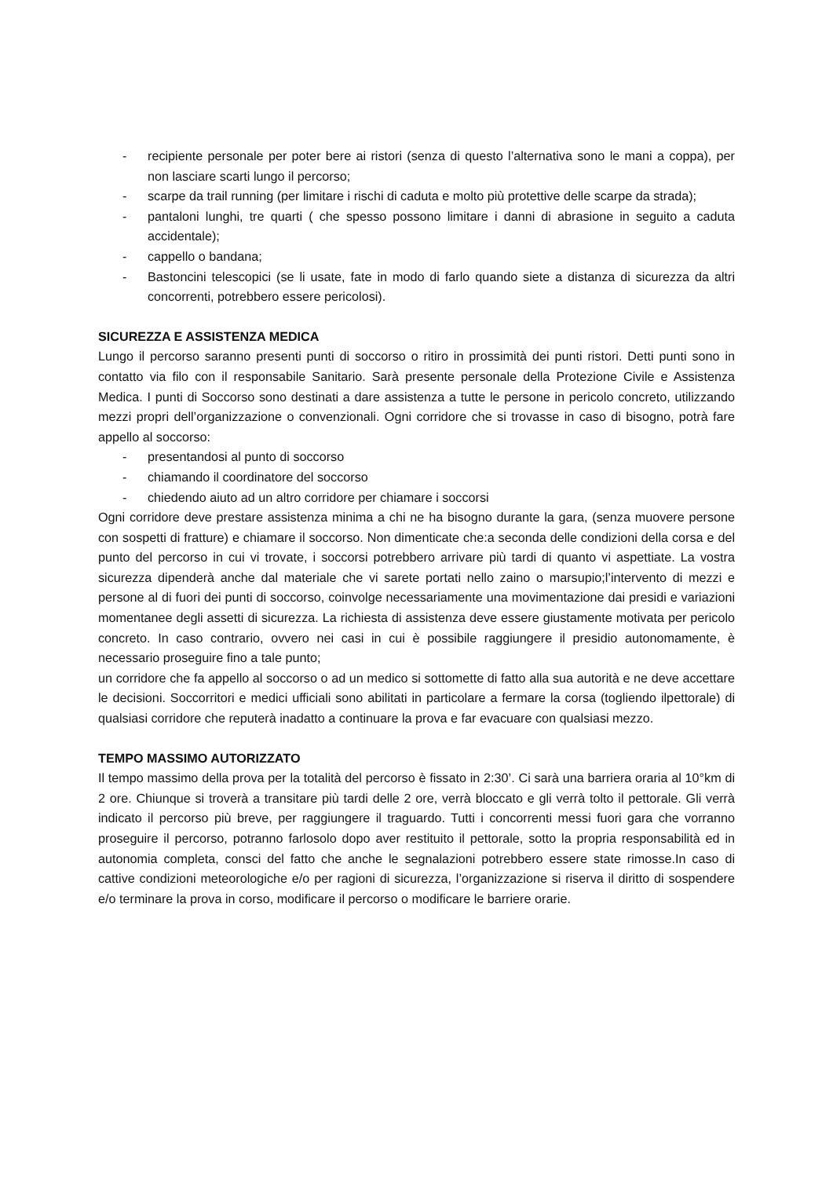- recipiente personale per poter bere ai ristori (senza di questo l’alternativa sono le mani a coppa), per non lasciare scarti lungo il percorso;
- scarpe da trail running (per limitare i rischi di caduta e molto più protettive delle scarpe da strada);
- pantaloni lunghi, tre quarti ( che spesso possono limitare i danni di abrasione in seguito a caduta accidentale);
- cappello o bandana;
- Bastoncini telescopici (se li usate, fate in modo di farlo quando siete a distanza di sicurezza da altri concorrenti, potrebbero essere pericolosi).
SICUREZZA E ASSISTENZA MEDICA
Lungo il percorso saranno presenti punti di soccorso o ritiro in prossimità dei punti ristori. Detti punti sono in contatto via filo con il responsabile Sanitario. Sarà presente personale della Protezione Civile e Assistenza Medica. I punti di Soccorso sono destinati a dare assistenza a tutte le persone in pericolo concreto, utilizzando mezzi propri dell’organizzazione o convenzionali. Ogni corridore che si trovasse in caso di bisogno, potrà fare appello al soccorso:
- presentandosi al punto di soccorso
- chiamando il coordinatore del soccorso
- chiedendo aiuto ad un altro corridore per chiamare i soccorsi
Ogni corridore deve prestare assistenza minima a chi ne ha bisogno durante la gara, (senza muovere persone con sospetti di fratture) e chiamare il soccorso. Non dimenticate che:a seconda delle condizioni della corsa e del punto del percorso in cui vi trovate, i soccorsi potrebbero arrivare più tardi di quanto vi aspettiate. La vostra sicurezza dipenderà anche dal materiale che vi sarete portati nello zaino o marsupio;l’intervento di mezzi e persone al di fuori dei punti di soccorso, coinvolge necessariamente una movimentazione dai presidi e variazioni momentanee degli assetti di sicurezza. La richiesta di assistenza deve essere giustamente motivata per pericolo concreto. In caso contrario, ovvero nei casi in cui è possibile raggiungere il presidio autonomamente, è necessario proseguire fino a tale punto;
un corridore che fa appello al soccorso o ad un medico si sottomette di fatto alla sua autorità e ne deve accettare le decisioni. Soccorritori e medici ufficiali sono abilitati in particolare a fermare la corsa (togliendo ilpettorale) di qualsiasi corridore che reputerà inadatto a continuare la prova e far evacuare con qualsiasi mezzo.
TEMPO MASSIMO AUTORIZZATO
Il tempo massimo della prova per la totalità del percorso è fissato in 2:30’. Ci sarà una barriera oraria al 10°km di 2 ore. Chiunque si troverà a transitare più tardi delle 2 ore, verrà bloccato e gli verrà tolto il pettorale. Gli verrà indicato il percorso più breve, per raggiungere il traguardo. Tutti i concorrenti messi fuori gara che vorranno proseguire il percorso, potranno farlosolo dopo aver restituito il pettorale, sotto la propria responsabilità ed in autonomia completa, consci del fatto che anche le segnalazioni potrebbero essere state rimosse.In caso di cattive condizioni meteorologiche e/o per ragioni di sicurezza, l’organizzazione si riserva il diritto di sospendere e/o terminare la prova in corso, modificare il percorso o modificare le barriere orarie.